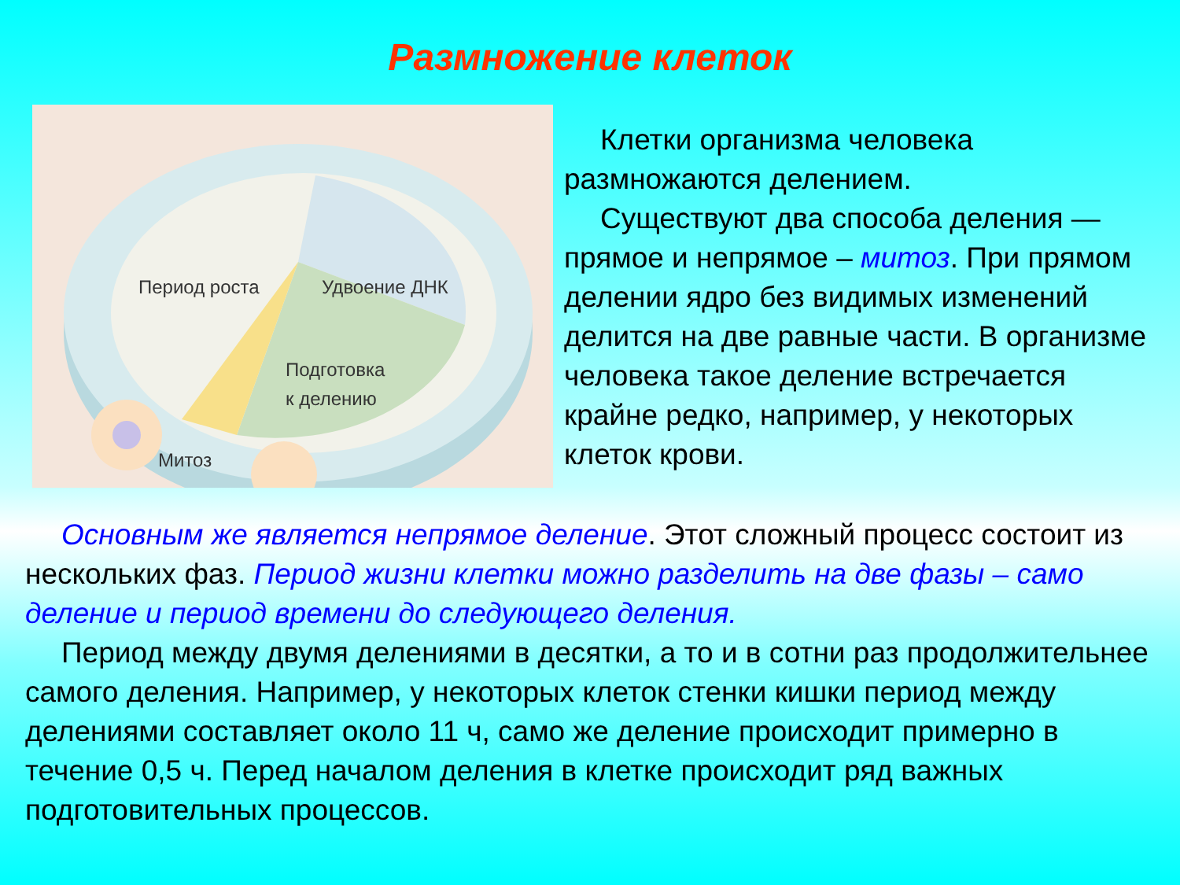Размножение клеток
Период роста
Удвоение ДНК
Подготовка
к делению
Митоз
Клетки организма человека размножаются делением.
Существуют два способа деления — прямое и непрямое – митоз. При прямом делении ядро без видимых изменений делится на две равные части. В организме человека такое деление встречается крайне редко, например, у некоторых клеток крови.
Основным же является непрямое деление. Этот сложный процесс состоит из нескольких фаз. Период жизни клетки можно разделить на две фазы – само деление и период времени до следующего деления.
Период между двумя делениями в десятки, а то и в сотни раз продолжительнее самого деления. Например, у некоторых клеток стенки кишки период между делениями составляет около 11 ч, само же деление происходит примерно в течение 0,5 ч. Перед началом деления в клетке происходит ряд важных подготовительных процессов.